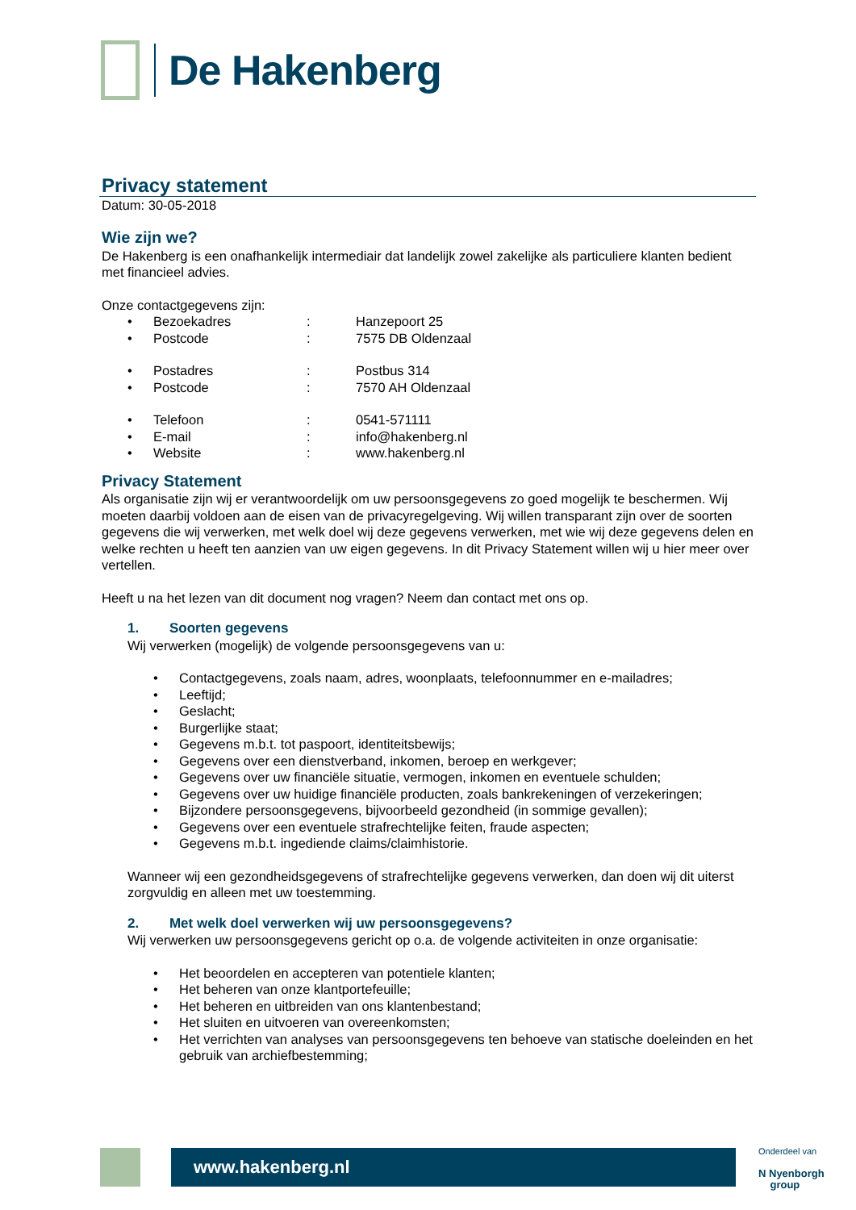De Hakenberg
Privacy statement
Datum: 30-05-2018
Wie zijn we?
De Hakenberg is een onafhankelijk intermediair dat landelijk zowel zakelijke als particuliere klanten bedient met financieel advies.
Onze contactgegevens zijn:
• Bezoekadres: Hanzepoort 25
• Postcode: 7575 DB Oldenzaal
• Postadres: Postbus 314
• Postcode: 7570 AH Oldenzaal
• Telefoon: 0541-571111
• E-mail: info@hakenberg.nl
• Website: www.hakenberg.nl
Privacy Statement
Als organisatie zijn wij er verantwoordelijk om uw persoonsgegevens zo goed mogelijk te beschermen. Wij moeten daarbij voldoen aan de eisen van de privacyregelgeving. Wij willen transparant zijn over de soorten gegevens die wij verwerken, met welk doel wij deze gegevens verwerken, met wie wij deze gegevens delen en welke rechten u heeft ten aanzien van uw eigen gegevens. In dit Privacy Statement willen wij u hier meer over vertellen.
Heeft u na het lezen van dit document nog vragen? Neem dan contact met ons op.
1. Soorten gegevens
Wij verwerken (mogelijk) de volgende persoonsgegevens van u:
• Contactgegevens, zoals naam, adres, woonplaats, telefoonnummer en e-mailadres;
• Leeftijd;
• Geslacht;
• Burgerlijke staat;
• Gegevens m.b.t. tot paspoort, identiteitsbewijs;
• Gegevens over een dienstverband, inkomen, beroep en werkgever;
• Gegevens over uw financiële situatie, vermogen, inkomen en eventuele schulden;
• Gegevens over uw huidige financiële producten, zoals bankrekeningen of verzekeringen;
• Bijzondere persoonsgegevens, bijvoorbeeld gezondheid (in sommige gevallen);
• Gegevens over een eventuele strafrechtelijke feiten, fraude aspecten;
• Gegevens m.b.t. ingediende claims/claimhistorie.
Wanneer wij een gezondheidsgegevens of strafrechtelijke gegevens verwerken, dan doen wij dit uiterst zorgvuldig en alleen met uw toestemming.
2. Met welk doel verwerken wij uw persoonsgegevens?
Wij verwerken uw persoonsgegevens gericht op o.a. de volgende activiteiten in onze organisatie:
• Het beoordelen en accepteren van potentiele klanten;
• Het beheren van onze klantportefeuille;
• Het beheren en uitbreiden van ons klantenbestand;
• Het sluiten en uitvoeren van overeenkomsten;
• Het verrichten van analyses van persoonsgegevens ten behoeve van statische doeleinden en het gebruik van archiefbestemming;
www.hakenberg.nl
Onderdeel van
N Nyenborgh
group